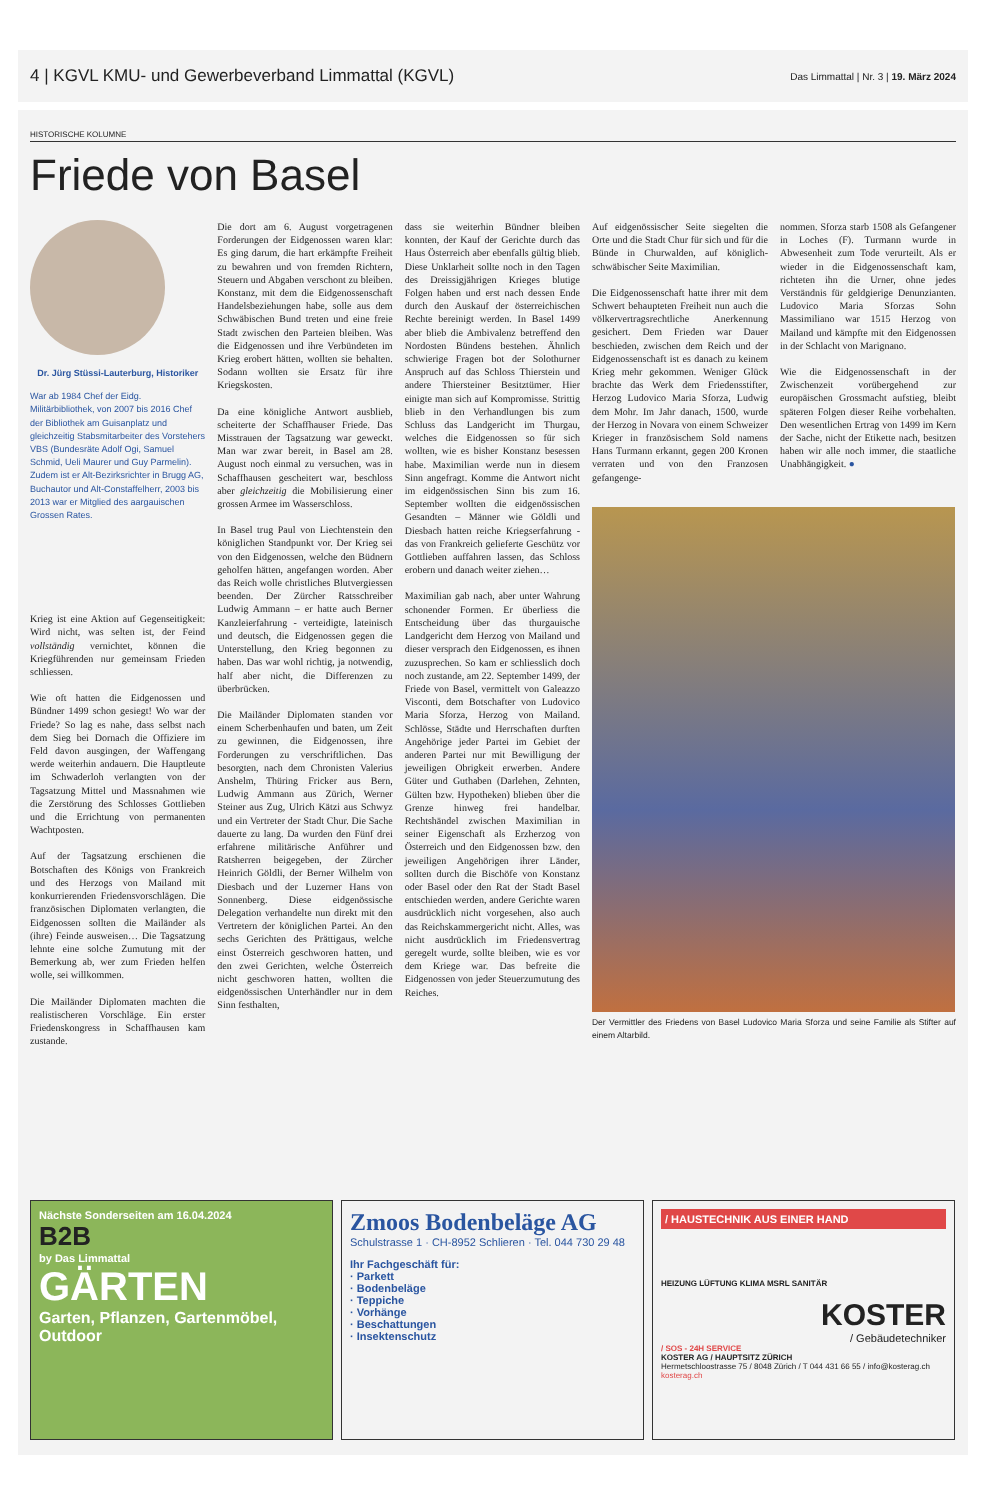4 | KGVL KMU- und Gewerbeverband Limmattal (KGVL)
Das Limmattal | Nr. 3 | 19. März 2024
HISTORISCHE KOLUMNE
Friede von Basel
Dr. Jürg Stüssi-Lauterburg, Historiker
War ab 1984 Chef der Eidg. Militärbibliothek, von 2007 bis 2016 Chef der Bibliothek am Guisanplatz und gleichzeitig Stabsmitarbeiter des Vorstehers VBS (Bundesräte Adolf Ogi, Samuel Schmid, Ueli Maurer und Guy Parmelin). Zudem ist er Alt-Bezirksrichter in Brugg AG, Buchautor und Alt-Constaffelherr, 2003 bis 2013 war er Mitglied des aargauischen Grossen Rates.
Krieg ist eine Aktion auf Gegenseitigkeit: Wird nicht, was selten ist, der Feind vollständig vernichtet, können die Kriegführenden nur gemeinsam Frieden schliessen.
Wie oft hatten die Eidgenossen und Bündner 1499 schon gesiegt! Wo war der Friede? So lag es nahe, dass selbst nach dem Sieg bei Dornach die Offiziere im Feld davon ausgingen, der Waffengang werde weiterhin andauern. Die Hauptleute im Schwaderloh verlangten von der Tagsatzung Mittel und Massnahmen wie die Zerstörung des Schlosses Gottlieben und die Errichtung von permanenten Wachtposten.
Auf der Tagsatzung erschienen die Botschaften des Königs von Frankreich und des Herzogs von Mailand mit konkurrierenden Friedensvorschlägen. Die französischen Diplomaten verlangten, die Eidgenossen sollten die Mailänder als (ihre) Feinde ausweisen… Die Tagsatzung lehnte eine solche Zumutung mit der Bemerkung ab, wer zum Frieden helfen wolle, sei willkommen.
Die Mailänder Diplomaten machten die realistischeren Vorschläge. Ein erster Friedenskongress in Schaffhausen kam zustande.
Die dort am 6. August vorgetragenen Forderungen der Eidgenossen waren klar: Es ging darum, die hart erkämpfte Freiheit zu bewahren und von fremden Richtern, Steuern und Abgaben verschont zu bleiben. Konstanz, mit dem die Eidgenossenschaft Handelsbeziehungen habe, solle aus dem Schwäbischen Bund treten und eine freie Stadt zwischen den Parteien bleiben. Was die Eidgenossen und ihre Verbündeten im Krieg erobert hätten, wollten sie behalten. Sodann wollten sie Ersatz für ihre Kriegskosten.
Da eine königliche Antwort ausblieb, scheiterte der Schaffhauser Friede. Das Misstrauen der Tagsatzung war geweckt. Man war zwar bereit, in Basel am 28. August noch einmal zu versuchen, was in Schaffhausen gescheitert war, beschloss aber gleichzeitig die Mobilisierung einer grossen Armee im Wasserschloss.
In Basel trug Paul von Liechtenstein den königlichen Standpunkt vor. Der Krieg sei von den Eidgenossen, welche den Büdnern geholfen hätten, angefangen worden. Aber das Reich wolle christliches Blutvergiessen beenden. Der Zürcher Ratsschreiber Ludwig Ammann – er hatte auch Berner Kanzleierfahrung - verteidigte, lateinisch und deutsch, die Eidgenossen gegen die Unterstellung, den Krieg begonnen zu haben. Das war wohl richtig, ja notwendig, half aber nicht, die Differenzen zu überbrücken.
Die Mailänder Diplomaten standen vor einem Scherbenhaufen und baten, um Zeit zu gewinnen, die Eidgenossen, ihre Forderungen zu verschriftlichen. Das besorgten, nach dem Chronisten Valerius Anshelm, Thüring Fricker aus Bern, Ludwig Ammann aus Zürich, Werner Steiner aus Zug, Ulrich Kätzi aus Schwyz und ein Vertreter der Stadt Chur. Die Sache dauerte zu lang. Da wurden den Fünf drei erfahrene militärische Anführer und Ratsherren beigegeben, der Zürcher Heinrich Göldli, der Berner Wilhelm von Diesbach und der Luzerner Hans von Sonnenberg. Diese eidgenössische Delegation verhandelte nun direkt mit den Vertretern der königlichen Partei. An den sechs Gerichten des Prättigaus, welche einst Österreich geschworen hatten, und den zwei Gerichten, welche Österreich nicht geschworen hatten, wollten die eidgenössischen Unterhändler nur in dem Sinn festhalten,
dass sie weiterhin Bündner bleiben konnten, der Kauf der Gerichte durch das Haus Österreich aber ebenfalls gültig blieb. Diese Unklarheit sollte noch in den Tagen des Dreissigjährigen Krieges blutige Folgen haben und erst nach dessen Ende durch den Auskauf der österreichischen Rechte bereinigt werden. In Basel 1499 aber blieb die Ambivalenz betreffend den Nordosten Bündens bestehen. Ähnlich schwierige Fragen bot der Solothurner Anspruch auf das Schloss Thierstein und andere Thiersteiner Besitztümer. Hier einigte man sich auf Kompromisse. Strittig blieb in den Verhandlungen bis zum Schluss das Landgericht im Thurgau, welches die Eidgenossen so für sich wollten, wie es bisher Konstanz besessen habe. Maximilian werde nun in diesem Sinn angefragt. Komme die Antwort nicht im eidgenössischen Sinn bis zum 16. September wollten die eidgenössischen Gesandten – Männer wie Göldli und Diesbach hatten reiche Kriegserfahrung - das von Frankreich gelieferte Geschütz vor Gottlieben auffahren lassen, das Schloss erobern und danach weiter ziehen…
Maximilian gab nach, aber unter Wahrung schonender Formen. Er überliess die Entscheidung über das thurgauische Landgericht dem Herzog von Mailand und dieser versprach den Eidgenossen, es ihnen zuzusprechen. So kam er schliesslich doch noch zustande, am 22. September 1499, der Friede von Basel, vermittelt von Galeazzo Visconti, dem Botschafter von Ludovico Maria Sforza, Herzog von Mailand. Schlösse, Städte und Herrschaften durften Angehörige jeder Partei im Gebiet der anderen Partei nur mit Bewilligung der jeweiligen Obrigkeit erwerben. Andere Güter und Guthaben (Darlehen, Zehnten, Gülten bzw. Hypotheken) blieben über die Grenze hinweg frei handelbar. Rechtshändel zwischen Maximilian in seiner Eigenschaft als Erzherzog von Österreich und den Eidgenossen bzw. den jeweiligen Angehörigen ihrer Länder, sollten durch die Bischöfe von Konstanz oder Basel oder den Rat der Stadt Basel entschieden werden, andere Gerichte waren ausdrücklich nicht vorgesehen, also auch das Reichskammergericht nicht. Alles, was nicht ausdrücklich im Friedensvertrag geregelt wurde, sollte bleiben, wie es vor dem Kriege war. Das befreite die Eidgenossen von jeder Steuerzumutung des Reiches.
Auf eidgenössischer Seite siegelten die Orte und die Stadt Chur für sich und für die Bünde in Churwalden, auf königlich-schwäbischer Seite Maximilian.
Die Eidgenossenschaft hatte ihrer mit dem Schwert behaupteten Freiheit nun auch die völkervertragsrechtliche Anerkennung gesichert. Dem Frieden war Dauer beschieden, zwischen dem Reich und der Eidgenossenschaft ist es danach zu keinem Krieg mehr gekommen. Weniger Glück brachte das Werk dem Friedensstifter, Herzog Ludovico Maria Sforza, Ludwig dem Mohr. Im Jahr danach, 1500, wurde der Herzog in Novara von einem Schweizer Krieger in französischem Sold namens Hans Turmann erkannt, gegen 200 Kronen verraten und von den Franzosen gefangenge-
nommen. Sforza starb 1508 als Gefangener in Loches (F). Turmann wurde in Abwesenheit zum Tode verurteilt. Als er wieder in die Eidgenossenschaft kam, richteten ihn die Urner, ohne jedes Verständnis für geldgierige Denunzianten. Ludovico Maria Sforzas Sohn Massimiliano war 1515 Herzog von Mailand und kämpfte mit den Eidgenossen in der Schlacht von Marignano.
Wie die Eidgenossenschaft in der Zwischenzeit vorübergehend zur europäischen Grossmacht aufstieg, bleibt späteren Folgen dieser Reihe vorbehalten. Den wesentlichen Ertrag von 1499 im Kern der Sache, nicht der Etikette nach, besitzen haben wir alle noch immer, die staatliche Unabhängigkeit. ●
Der Vermittler des Friedens von Basel Ludovico Maria Sforza und seine Familie als Stifter auf einem Altarbild.
Nächste Sonderseiten am 16.04.2024
B2B
by Das Limmattal
GÄRTEN
Garten, Pflanzen, Gartenmöbel, Outdoor
Zmoos Bodenbeläge AG
Schulstrasse 1 · CH-8952 Schlieren · Tel. 044 730 29 48
Ihr Fachgeschäft für:
· Parkett
· Bodenbeläge
· Teppiche
· Vorhänge
· Beschattungen
· Insektenschutz
/ HAUSTECHNIK AUS EINER HAND
HEIZUNG LÜFTUNG KLIMA MSRL SANITÄR
KOSTER
/ Gebäudetechniker
/ SOS - 24H SERVICE
KOSTER AG / HAUPTSITZ ZÜRICH
Hermetschloostrasse 75 / 8048 Zürich / T 044 431 66 55 / info@kosterag.ch
kosterag.ch